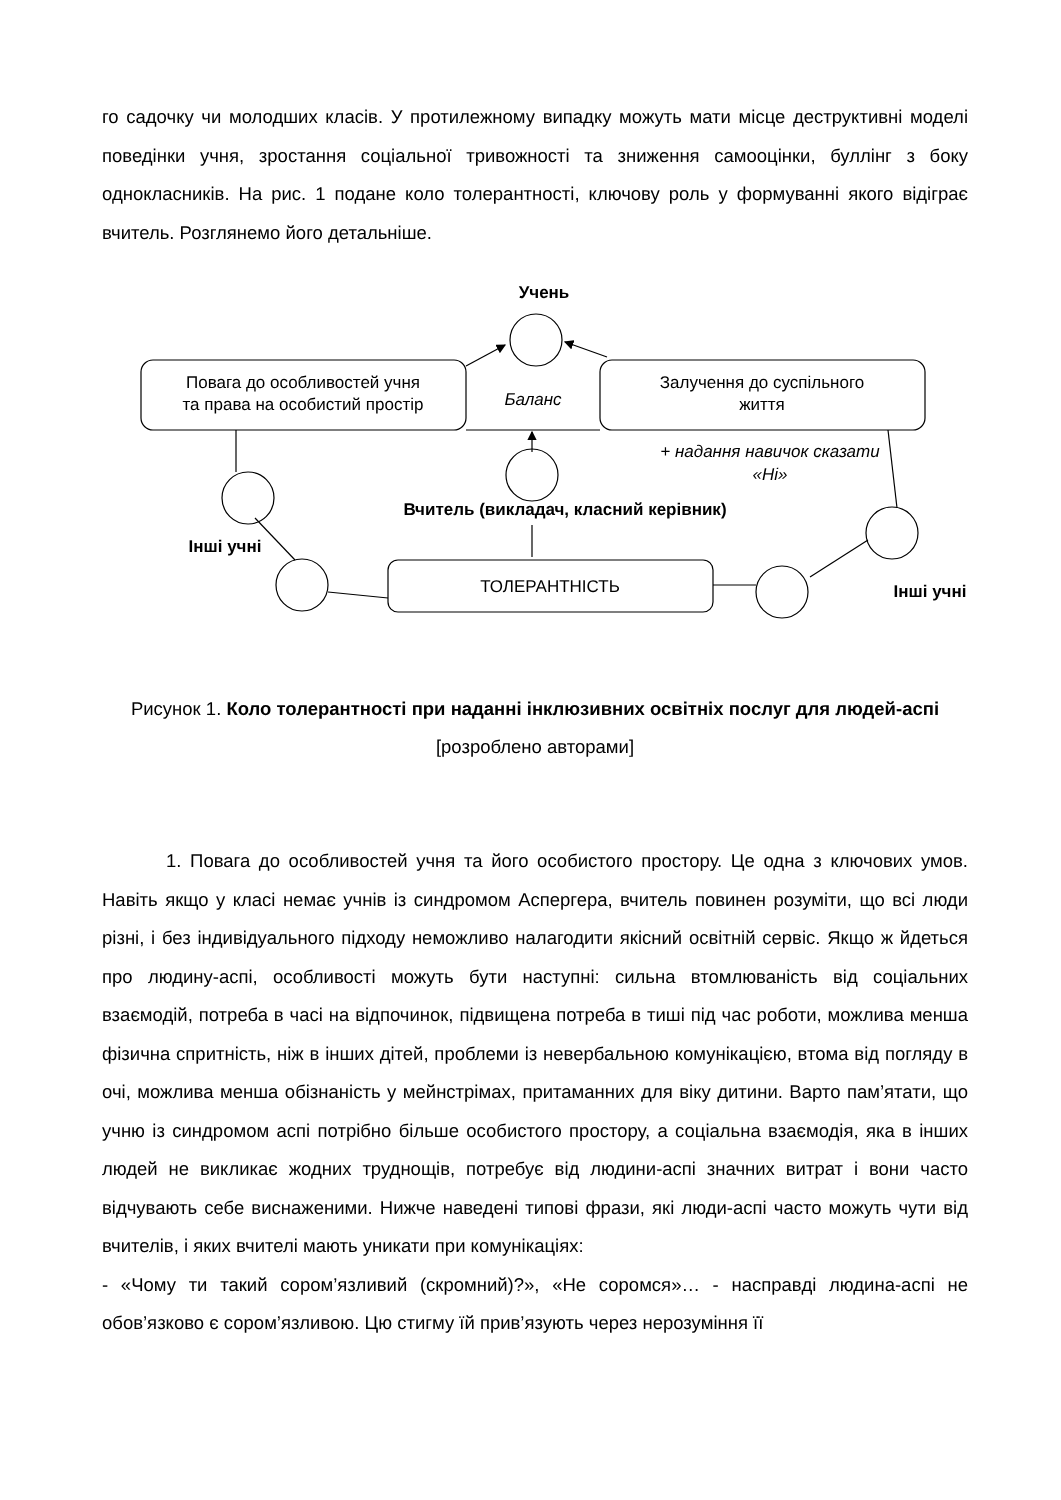го садочку чи молодших класів. У протилежному випадку можуть мати місце деструктивні моделі поведінки учня, зростання соціальної тривожності та зниження самооцінки, буллінг з боку однокласників. На рис. 1 подане коло толерантності, ключову роль у формуванні якого відіграє вчитель. Розглянемо його детальніше.
Учень
Повага до особливостей учня
та права на особистий простір
Баланс
Залучення до суспільного
життя
+ надання навичок сказати
«Ні»
Вчитель (викладач, класний керівник)
Інші учні
ТОЛЕРАНТНІСТЬ
Інші учні
Рисунок 1. Коло толерантності при наданні інклюзивних освітніх послуг для людей-аспі
[розроблено авторами]
1. Повага до особливостей учня та його особистого простору. Це одна з ключових умов. Навіть якщо у класі немає учнів із синдромом Аспергера, вчитель повинен розуміти, що всі люди різні, і без індивідуального підходу неможливо налагодити якісний освітній сервіс. Якщо ж йдеться про людину-аспі, особливості можуть бути наступні: сильна втомлюваність від соціальних взаємодій, потреба в часі на відпочинок, підвищена потреба в тиші під час роботи, можлива менша фізична спритність, ніж в інших дітей, проблеми із невербальною комунікацією, втома від погляду в очі, можлива менша обізнаність у мейнстрімах, притаманних для віку дитини. Варто пам’ятати, що учню із синдромом аспі потрібно більше особистого простору, а соціальна взаємодія, яка в інших людей не викликає жодних труднощів, потребує від людини-аспі значних витрат і вони часто відчувають себе виснаженими. Нижче наведені типові фрази, які люди-аспі часто можуть чути від вчителів, і яких вчителі мають уникати при комунікаціях:
- «Чому ти такий сором’язливий (скромний)?», «Не соромся»… - насправді людина-аспі не обов’язково є сором’язливою. Цю стигму їй прив’язують через нерозуміння її